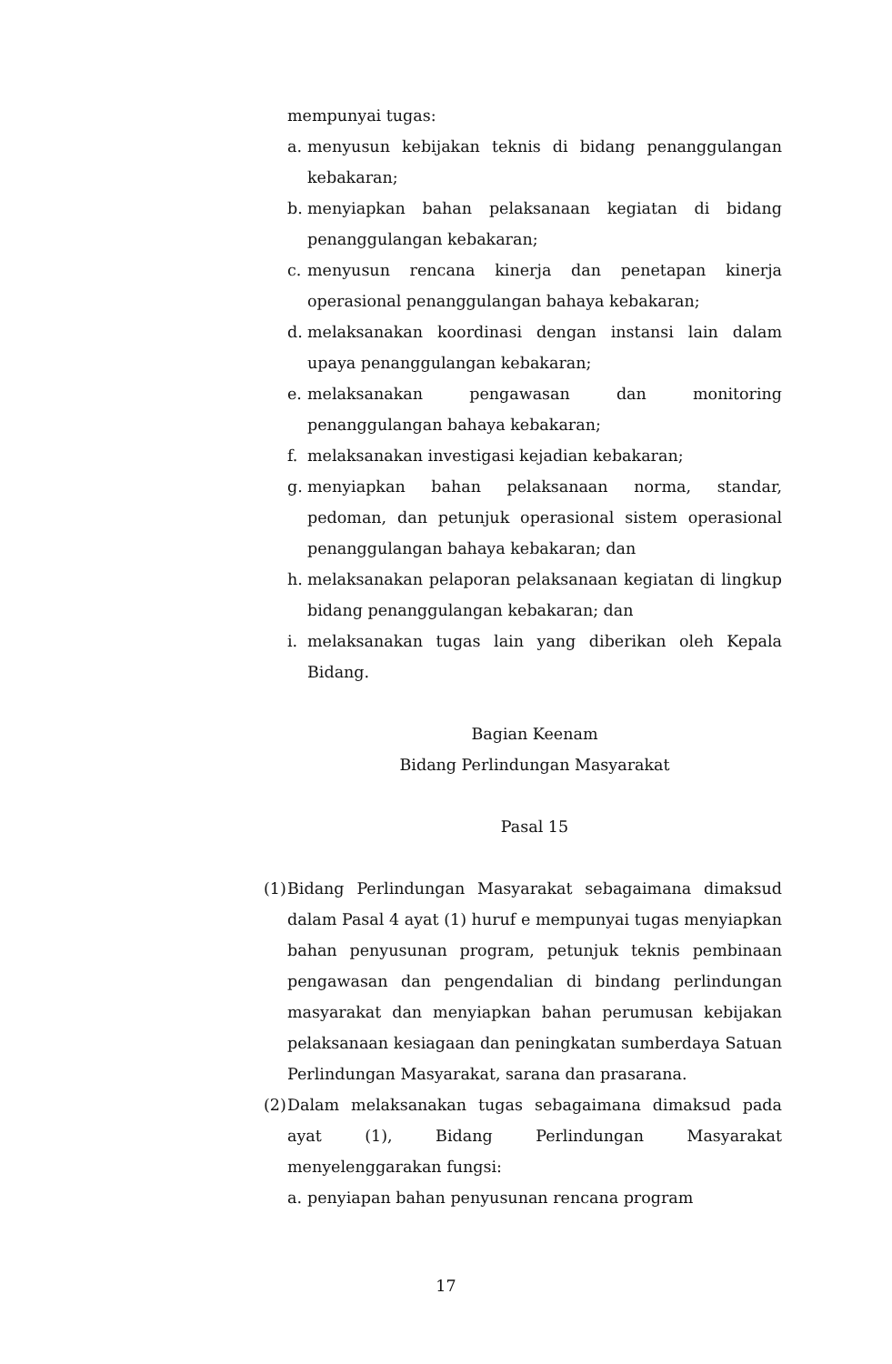mempunyai tugas:
a. menyusun kebijakan teknis di bidang penanggulangan kebakaran;
b. menyiapkan bahan pelaksanaan kegiatan di bidang penanggulangan kebakaran;
c. menyusun rencana kinerja dan penetapan kinerja operasional penanggulangan bahaya kebakaran;
d. melaksanakan koordinasi dengan instansi lain dalam upaya penanggulangan kebakaran;
e. melaksanakan pengawasan dan monitoring penanggulangan bahaya kebakaran;
f. melaksanakan investigasi kejadian kebakaran;
g. menyiapkan bahan pelaksanaan norma, standar, pedoman, dan petunjuk operasional sistem operasional penanggulangan bahaya kebakaran; dan
h. melaksanakan pelaporan pelaksanaan kegiatan di lingkup bidang penanggulangan kebakaran; dan
i. melaksanakan tugas lain yang diberikan oleh Kepala Bidang.
Bagian Keenam
Bidang Perlindungan Masyarakat
Pasal 15
(1) Bidang Perlindungan Masyarakat sebagaimana dimaksud dalam Pasal 4 ayat (1) huruf e mempunyai tugas menyiapkan bahan penyusunan program, petunjuk teknis pembinaan pengawasan dan pengendalian di bindang perlindungan masyarakat dan menyiapkan bahan perumusan kebijakan pelaksanaan kesiagaan dan peningkatan sumberdaya Satuan Perlindungan Masyarakat, sarana dan prasarana.
(2) Dalam melaksanakan tugas sebagaimana dimaksud pada ayat (1), Bidang Perlindungan Masyarakat menyelenggarakan fungsi:
a. penyiapan bahan penyusunan rencana program
17